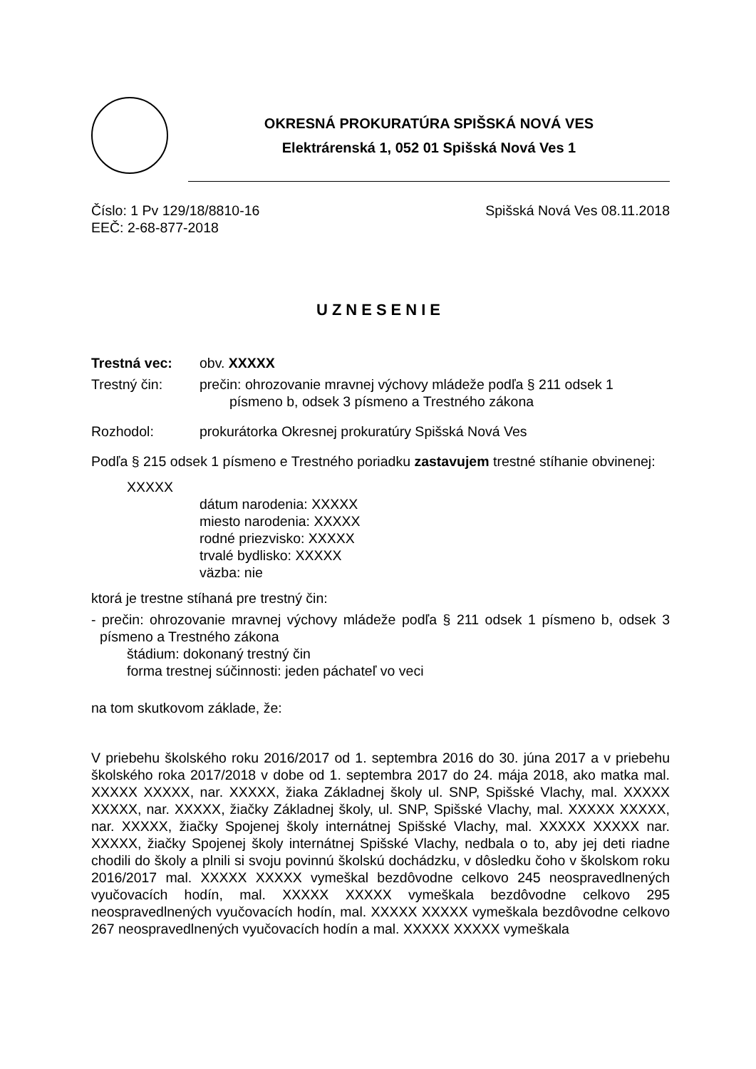OKRESNÁ PROKURATÚRA SPIŠSKÁ NOVÁ VES
Elektrárenská 1, 052 01 Spišská Nová Ves 1
Číslo: 1 Pv 129/18/8810-16 Spišská Nová Ves 08.11.2018
EEČ: 2-68-877-2018
UZNESENIE
Trestná vec: obv. XXXXX
Trestný čin: prečin: ohrozovanie mravnej výchovy mládeže podľa § 211 odsek 1
písmeno b, odsek 3 písmeno a Trestného zákona
Rozhodol: prokurátorka Okresnej prokuratúry Spišská Nová Ves
Podľa § 215 odsek 1 písmeno e Trestného poriadku zastavujem trestné stíhanie obvinenej:
XXXXX
dátum narodenia: XXXXX
miesto narodenia: XXXXX
rodné priezvisko: XXXXX
trvalé bydlisko: XXXXX
väzba: nie
ktorá je trestne stíhaná pre trestný čin:
- prečin: ohrozovanie mravnej výchovy mládeže podľa § 211 odsek 1 písmeno b, odsek 3 písmeno a Trestného zákona
štádium: dokonaný trestný čin
forma trestnej súčinnosti: jeden páchateľ vo veci
na tom skutkovom základe, že:
V priebehu školského roku 2016/2017 od 1. septembra 2016 do 30. júna 2017 a v priebehu školského roka 2017/2018 v dobe od 1. septembra 2017 do 24. mája 2018, ako matka mal. XXXXX XXXXX, nar. XXXXX, žiaka Základnej školy ul. SNP, Spišské Vlachy, mal. XXXXX XXXXX, nar. XXXXX, žiačky Základnej školy, ul. SNP, Spišské Vlachy, mal. XXXXX XXXXX, nar. XXXXX, žiačky Spojenej školy internátnej Spišské Vlachy, mal. XXXXX XXXXX nar. XXXXX, žiačky Spojenej školy internátnej Spišské Vlachy, nedbala o to, aby jej deti riadne chodili do školy a plnili si svoju povinnú školskú dochádzku, v dôsledku čoho v školskom roku 2016/2017 mal. XXXXX XXXXX vymeškal bezdôvodne celkovo 245 neospravedlnených vyučovacích hodín, mal. XXXXX XXXXX vymeškala bezdôvodne celkovo 295 neospravedlnených vyučovacích hodín, mal. XXXXX XXXXX vymeškala bezdôvodne celkovo 267 neospravedlnených vyučovacích hodín a mal. XXXXX XXXXX vymeškala